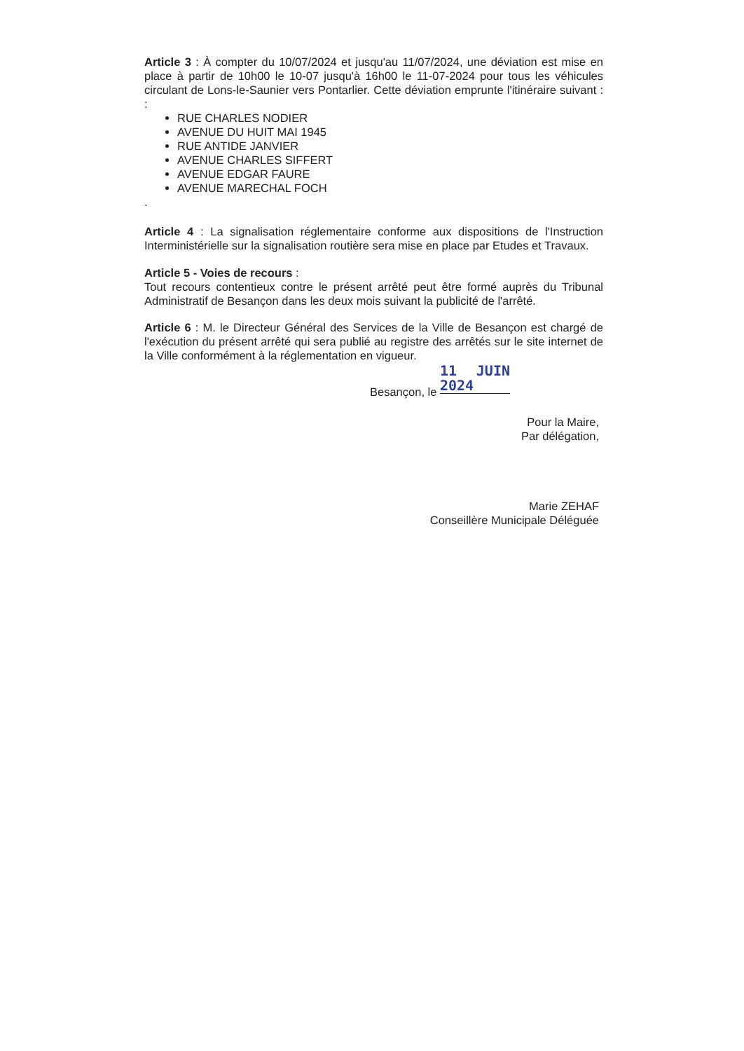Article 3 : À compter du 10/07/2024 et jusqu'au 11/07/2024, une déviation est mise en place à partir de 10h00 le 10-07 jusqu'à 16h00 le 11-07-2024 pour tous les véhicules circulant de Lons-le-Saunier vers Pontarlier. Cette déviation emprunte l'itinéraire suivant : :
RUE CHARLES NODIER
AVENUE DU HUIT MAI 1945
RUE ANTIDE JANVIER
AVENUE CHARLES SIFFERT
AVENUE EDGAR FAURE
AVENUE MARECHAL FOCH
.
Article 4 : La signalisation réglementaire conforme aux dispositions de l'Instruction Interministérielle sur la signalisation routière sera mise en place par Etudes et Travaux.
Article 5 - Voies de recours :
Tout recours contentieux contre le présent arrêté peut être formé auprès du Tribunal Administratif de Besançon dans les deux mois suivant la publicité de l'arrêté.
Article 6 : M. le Directeur Général des Services de la Ville de Besançon est chargé de l'exécution du présent arrêté qui sera publié au registre des arrêtés sur le site internet de la Ville conformément à la réglementation en vigueur.
Besançon, le 11 JUIN 2024
Pour la Maire,
Par délégation,
Marie ZEHAF
Conseillère Municipale Déléguée